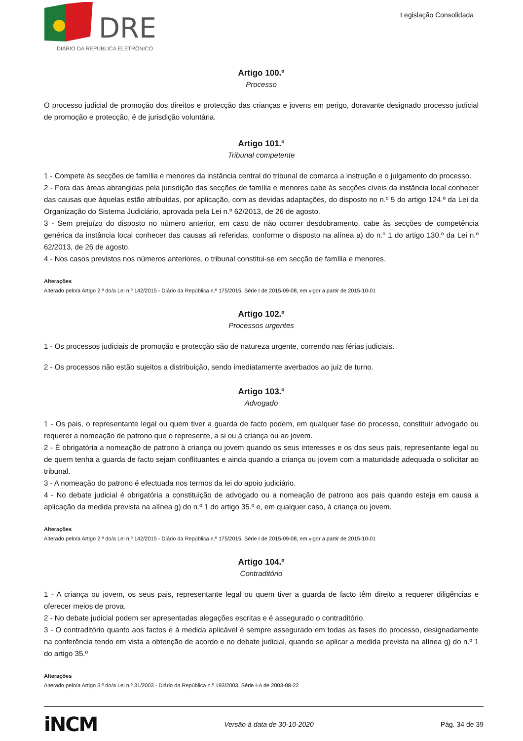DRE
DIÁRIO DA REPÚBLICA ELETRÓNICO
Legislação Consolidada
Artigo 100.º
Processo
O processo judicial de promoção dos direitos e protecção das crianças e jovens em perigo, doravante designado processo judicial de promoção e protecção, é de jurisdição voluntária.
Artigo 101.º
Tribunal competente
1 - Compete às secções de família e menores da instância central do tribunal de comarca a instrução e o julgamento do processo.
2 - Fora das áreas abrangidas pela jurisdição das secções de família e menores cabe às secções cíveis da instância local conhecer das causas que àquelas estão atribuídas, por aplicação, com as devidas adaptações, do disposto no n.º 5 do artigo 124.º da Lei da Organização do Sistema Judiciário, aprovada pela Lei n.º 62/2013, de 26 de agosto.
3 - Sem prejuízo do disposto no número anterior, em caso de não ocorrer desdobramento, cabe às secções de competência genérica da instância local conhecer das causas ali referidas, conforme o disposto na alínea a) do n.º 1 do artigo 130.º da Lei n.º 62/2013, de 26 de agosto.
4 - Nos casos previstos nos números anteriores, o tribunal constitui-se em secção de família e menores.
Alterações
Alterado pelo/a Artigo 2.º do/a Lei n.º 142/2015 - Diário da República n.º 175/2015, Série I de 2015-09-08, em vigor a partir de 2015-10-01
Artigo 102.º
Processos urgentes
1 - Os processos judiciais de promoção e protecção são de natureza urgente, correndo nas férias judiciais.
2 - Os processos não estão sujeitos a distribuição, sendo imediatamente averbados ao juiz de turno.
Artigo 103.º
Advogado
1 - Os pais, o representante legal ou quem tiver a guarda de facto podem, em qualquer fase do processo, constituir advogado ou requerer a nomeação de patrono que o represente, a si ou à criança ou ao jovem.
2 - É obrigatória a nomeação de patrono à criança ou jovem quando os seus interesses e os dos seus pais, representante legal ou de quem tenha a guarda de facto sejam conflituantes e ainda quando a criança ou jovem com a maturidade adequada o solicitar ao tribunal.
3 - A nomeação do patrono é efectuada nos termos da lei do apoio judiciário.
4 - No debate judicial é obrigatória a constituição de advogado ou a nomeação de patrono aos pais quando esteja em causa a aplicação da medida prevista na alínea g) do n.º 1 do artigo 35.º e, em qualquer caso, à criança ou jovem.
Alterações
Alterado pelo/a Artigo 2.º do/a Lei n.º 142/2015 - Diário da República n.º 175/2015, Série I de 2015-09-08, em vigor a partir de 2015-10-01
Artigo 104.º
Contraditório
1 - A criança ou jovem, os seus pais, representante legal ou quem tiver a guarda de facto têm direito a requerer diligências e oferecer meios de prova.
2 - No debate judicial podem ser apresentadas alegações escritas e é assegurado o contraditório.
3 - O contraditório quanto aos factos e à medida aplicável é sempre assegurado em todas as fases do processo, designadamente na conferência tendo em vista a obtenção de acordo e no debate judicial, quando se aplicar a medida prevista na alínea g) do n.º 1 do artigo 35.º
Alterações
Alterado pelo/a Artigo 3.º do/a Lei n.º 31/2003 - Diário da República n.º 193/2003, Série I-A de 2003-08-22
iNCM Versão à data de 30-10-2020 Pág. 34 de 39